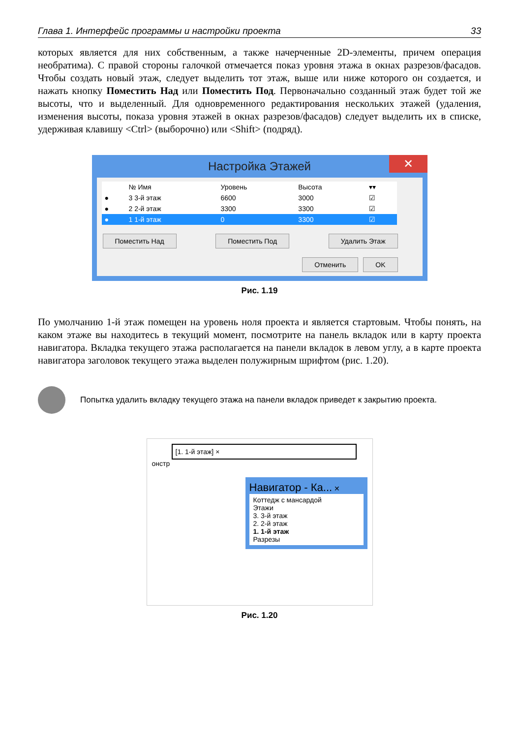Глава 1. Интерфейс программы и настройки проекта 33
которых является для них собственным, а также начерченные 2D-элементы, причем операция необратима). С правой стороны галочкой отмечается показ уровня этажа в окнах разрезов/фасадов. Чтобы создать новый этаж, следует выделить тот этаж, выше или ниже которого он создается, и нажать кнопку Поместить Над или Поместить Под. Первоначально созданный этаж будет той же высоты, что и выделенный. Для одновременного редактирования нескольких этажей (удаления, изменения высоты, показа уровня этажей в окнах разрезов/фасадов) следует выделить их в списке, удерживая клавишу <Ctrl> (выборочно) или <Shift> (подряд).
Настройка Этажей ✕
| | № Имя | Уровень | Высота | ▾▾ |
| --- | --- | --- | --- | --- |
| ● | 3 3-й этаж | 6600 | 3000 | ☑ |
| ● | 2 2-й этаж | 3300 | 3300 | ☑ |
| ● | 1 1-й этаж | 0 | 3300 | ☑ |
Поместить Над Поместить Под Удалить Этаж
Отменить OK
Рис. 1.19
По умолчанию 1-й этаж помещен на уровень ноля проекта и является стартовым. Чтобы понять, на каком этаже вы находитесь в текущий момент, посмотрите на панель вкладок или в карту проекта навигатора. Вкладка текущего этажа располагается на панели вкладок в левом углу, а в карте проекта навигатора заголовок текущего этажа выделен полужирным шрифтом (рис. 1.20).
Попытка удалить вкладку текущего этажа на панели вкладок приведет к закрытию проекта.
[1. 1-й этаж] ×
онстр
Навигатор - Ка... ✕
Коттедж с мансардой
Этажи
3. 3-й этаж
2. 2-й этаж
1. 1-й этаж
Разрезы
Рис. 1.20